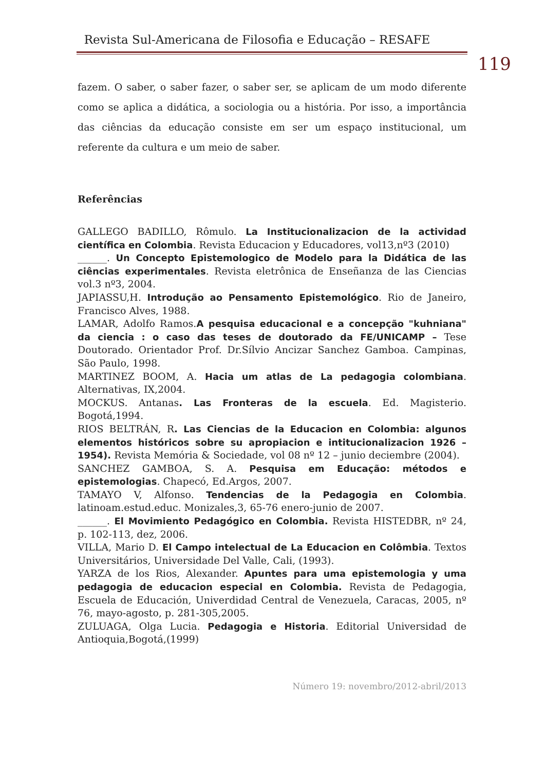Revista Sul-Americana de Filosofia e Educação – RESAFE
119
fazem. O saber, o saber fazer, o saber ser, se aplicam de um modo diferente como se aplica a didática, a sociologia ou a história. Por isso, a importância das ciências da educação consiste em ser um espaço institucional, um referente da cultura e um meio de saber.
Referências
GALLEGO BADILLO, Rômulo. La Institucionalizacion de la actividad científica en Colombia. Revista Educacion y Educadores, vol13,nº3 (2010)
______. Un Concepto Epistemologico de Modelo para la Didática de las ciências experimentales. Revista eletrônica de Enseñanza de las Ciencias vol.3 nº3, 2004.
JAPIASSU,H. Introdução ao Pensamento Epistemológico. Rio de Janeiro, Francisco Alves, 1988.
LAMAR, Adolfo Ramos.A pesquisa educacional e a concepção "kuhniana" da ciencia : o caso das teses de doutorado da FE/UNICAMP – Tese Doutorado. Orientador Prof. Dr.Sílvio Ancizar Sanchez Gamboa. Campinas, São Paulo, 1998.
MARTINEZ BOOM, A. Hacia um atlas de La pedagogia colombiana. Alternativas, IX,2004.
MOCKUS. Antanas. Las Fronteras de la escuela. Ed. Magisterio. Bogotá,1994.
RIOS BELTRÁN, R. Las Ciencias de la Educacion en Colombia: algunos elementos históricos sobre su apropiacion e intitucionalizacion 1926 – 1954). Revista Memória & Sociedade, vol 08 nº 12 – junio deciembre (2004).
SANCHEZ GAMBOA, S. A. Pesquisa em Educação: métodos e epistemologias. Chapecó, Ed.Argos, 2007.
TAMAYO V, Alfonso. Tendencias de la Pedagogia en Colombia. latinoam.estud.educ. Monizales,3, 65-76 enero-junio de 2007.
______. El Movimiento Pedagógico en Colombia. Revista HISTEDBR, nº 24, p. 102-113, dez, 2006.
VILLA, Mario D. El Campo intelectual de La Educacion en Colômbia. Textos Universitários, Universidade Del Valle, Cali, (1993).
YARZA de los Rios, Alexander. Apuntes para uma epistemologia y uma pedagogia de educacion especial en Colombia. Revista de Pedagogia, Escuela de Educación, Univerdidad Central de Venezuela, Caracas, 2005, nº 76, mayo-agosto, p. 281-305,2005.
ZULUAGA, Olga Lucia. Pedagogia e Historia. Editorial Universidad de Antioquia,Bogotá,(1999)
Número 19: novembro/2012-abril/2013